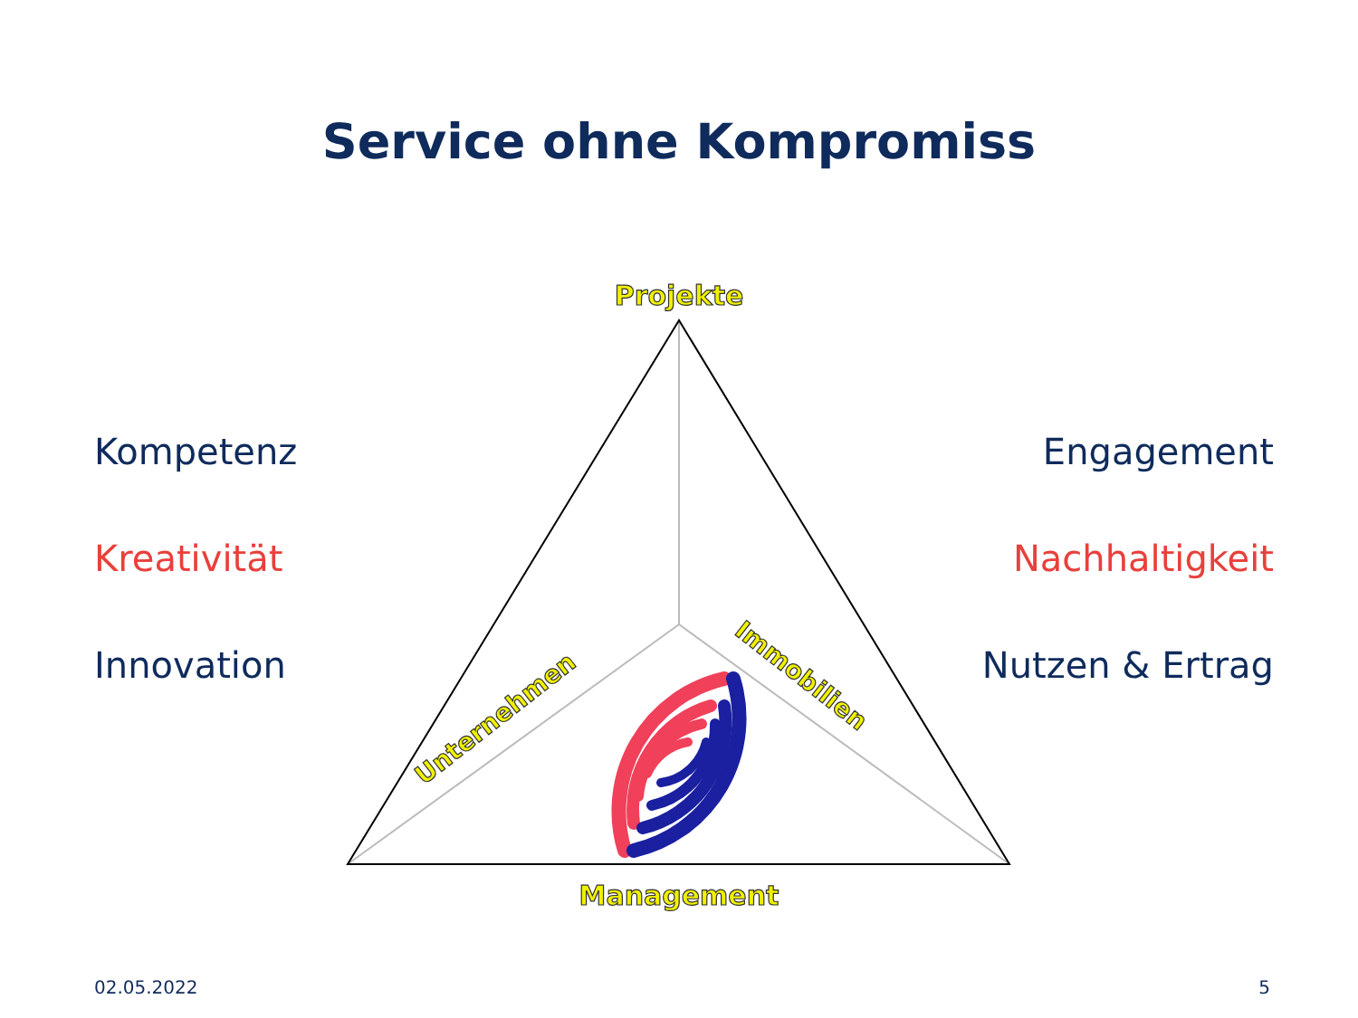Projekte
Management
Unternehmen
Immobilien
Service ohne Kompromiss
Kompetenz
Kreativität
Innovation
Engagement
Nachhaltigkeit
Nutzen & Ertrag
02.05.2022 5